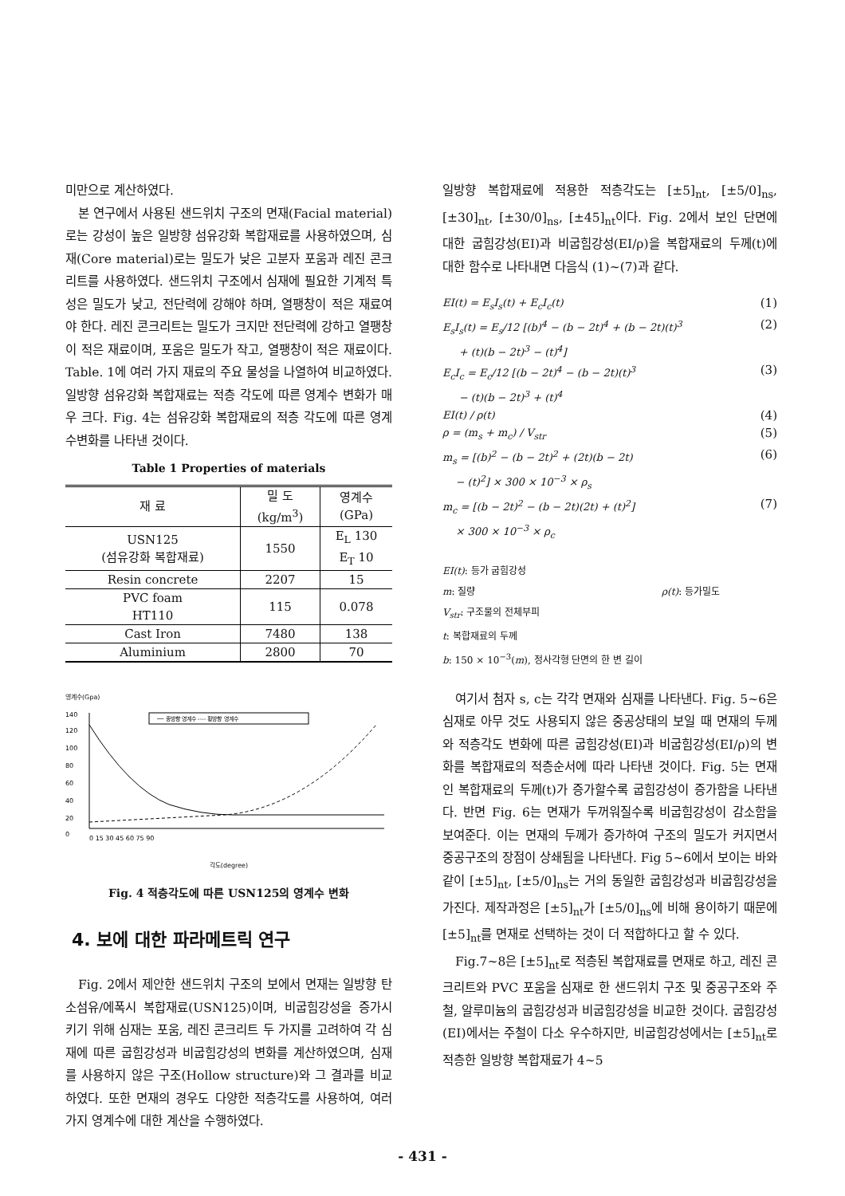미만으로 계산하였다.
본 연구에서 사용된 샌드위치 구조의 면재(Facial material)로는 강성이 높은 일방향 섬유강화 복합재료를 사용하였으며, 심재(Core material)로는 밀도가 낮은 고분자 포움과 레진 콘크리트를 사용하였다. 샌드위치 구조에서 심재에 필요한 기계적 특성은 밀도가 낮고, 전단력에 강해야 하며, 열팽창이 적은 재료여야 한다. 레진 콘크리트는 밀도가 크지만 전단력에 강하고 열팽창이 적은 재료이며, 포움은 밀도가 작고, 열팽창이 적은 재료이다. Table. 1에 여러 가지 재료의 주요 물성을 나열하여 비교하였다. 일방향 섬유강화 복합재료는 적층 각도에 따른 영계수 변화가 매우 크다. Fig. 4는 섬유강화 복합재료의 적층 각도에 따른 영계수변화를 나타낸 것이다.
Table 1 Properties of materials
| 재 료 | 밀 도 (kg/m<sup>3</sup>) | 영계수 (GPa) |
| USN125 (섬유강화 복합재료) | 1550 | E<sub>L</sub> 130 E<sub>T</sub> 10 |
| Resin concrete | 2207 | 15 |
| PVC foam HT110 | 115 | 0.078 |
| Cast Iron | 7480 | 138 |
| Aluminium | 2800 | 70 |
영계수(Gpa)
── 종방향 영계수 ---- 횡방향 영계수
140
120
100
80
60
40
20
0
0 15 30 45 60 75 90
각도(degree)
Fig. 4 적층각도에 따른 USN125의 영계수 변화
4. 보에 대한 파라메트릭 연구
Fig. 2에서 제안한 샌드위치 구조의 보에서 면재는 일방향 탄소섬유/에폭시 복합재료(USN125)이며, 비굽힘강성을 증가시키기 위해 심재는 포움, 레진 콘크리트 두 가지를 고려하여 각 심재에 따른 굽힘강성과 비굽힘강성의 변화를 계산하였으며, 심재를 사용하지 않은 구조(Hollow structure)와 그 결과를 비교하였다. 또한 면재의 경우도 다양한 적층각도를 사용하여, 여러 가지 영계수에 대한 계산을 수행하였다.
일방향 복합재료에 적용한 적층각도는 [±5]<sub>nt</sub>, [±5/0]<sub>ns</sub>, [±30]<sub>nt</sub>, [±30/0]<sub>ns</sub>, [±45]<sub>nt</sub>이다. Fig. 2에서 보인 단면에 대한 굽힘강성(EI)과 비굽힘강성(EI/ρ)을 복합재료의 두께(t)에 대한 함수로 나타내면 다음식 (1)~(7)과 같다.
EI(t) = E<sub>s</sub>I<sub>s</sub>(t) + E<sub>c</sub>I<sub>c</sub>(t) (1)
E<sub>s</sub>I<sub>s</sub>(t) = E<sub>s</sub>/12 [(b)<sup>4</sup> − (b − 2t)<sup>4</sup> + (b − 2t)(t)<sup>3</sup>
+ (t)(b − 2t)<sup>3</sup> − (t)<sup>4</sup>] (2)
E<sub>c</sub>I<sub>c</sub> = E<sub>c</sub>/12 [(b − 2t)<sup>4</sup> − (b − 2t)(t)<sup>3</sup>
− (t)(b − 2t)<sup>3</sup> + (t)<sup>4</sup> (3)
EI(t) / ρ(t) (4)
ρ = (m<sub>s</sub> + m<sub>c</sub>) / V<sub>str</sub> (5)
m<sub>s</sub> = [(b)<sup>2</sup> − (b − 2t)<sup>2</sup> + (2t)(b − 2t)
− (t)<sup>2</sup>] × 300 × 10<sup>−3</sup> × ρ<sub>s</sub> (6)
m<sub>c</sub> = [(b − 2t)<sup>2</sup> − (b − 2t)(2t) + (t)<sup>2</sup>]
× 300 × 10<sup>−3</sup> × ρ<sub>c</sub> (7)
EI(t): 등가 굽힘강성
m: 질량 ρ(t): 등가밀도
V<sub>str</sub>: 구조물의 전체부피
t: 복합재료의 두께
b: 150 × 10<sup>−3</sup>(m), 정사각형 단면의 한 변 길이
여기서 첨자 s, c는 각각 면재와 심재를 나타낸다. Fig. 5~6은 심재로 아무 것도 사용되지 않은 중공상태의 보일 때 면재의 두께와 적층각도 변화에 따른 굽힘강성(EI)과 비굽힘강성(EI/ρ)의 변화를 복합재료의 적층순서에 따라 나타낸 것이다. Fig. 5는 면재인 복합재료의 두께(t)가 증가할수록 굽힘강성이 증가함을 나타낸다. 반면 Fig. 6는 면재가 두꺼워질수록 비굽힘강성이 감소함을 보여준다. 이는 면재의 두께가 증가하여 구조의 밀도가 커지면서 중공구조의 장점이 상쇄됨을 나타낸다. Fig 5~6에서 보이는 바와 같이 [±5]<sub>nt</sub>, [±5/0]<sub>ns</sub>는 거의 동일한 굽힘강성과 비굽힘강성을 가진다. 제작과정은 [±5]<sub>nt</sub>가 [±5/0]<sub>ns</sub>에 비해 용이하기 때문에 [±5]<sub>nt</sub>를 면재로 선택하는 것이 더 적합하다고 할 수 있다.
Fig.7~8은 [±5]<sub>nt</sub>로 적층된 복합재료를 면재로 하고, 레진 콘크리트와 PVC 포움을 심재로 한 샌드위치 구조 및 중공구조와 주철, 알루미늄의 굽힘강성과 비굽힘강성을 비교한 것이다. 굽힘강성(EI)에서는 주철이 다소 우수하지만, 비굽힘강성에서는 [±5]<sub>nt</sub>로 적층한 일방향 복합재료가 4~5
- 431 -